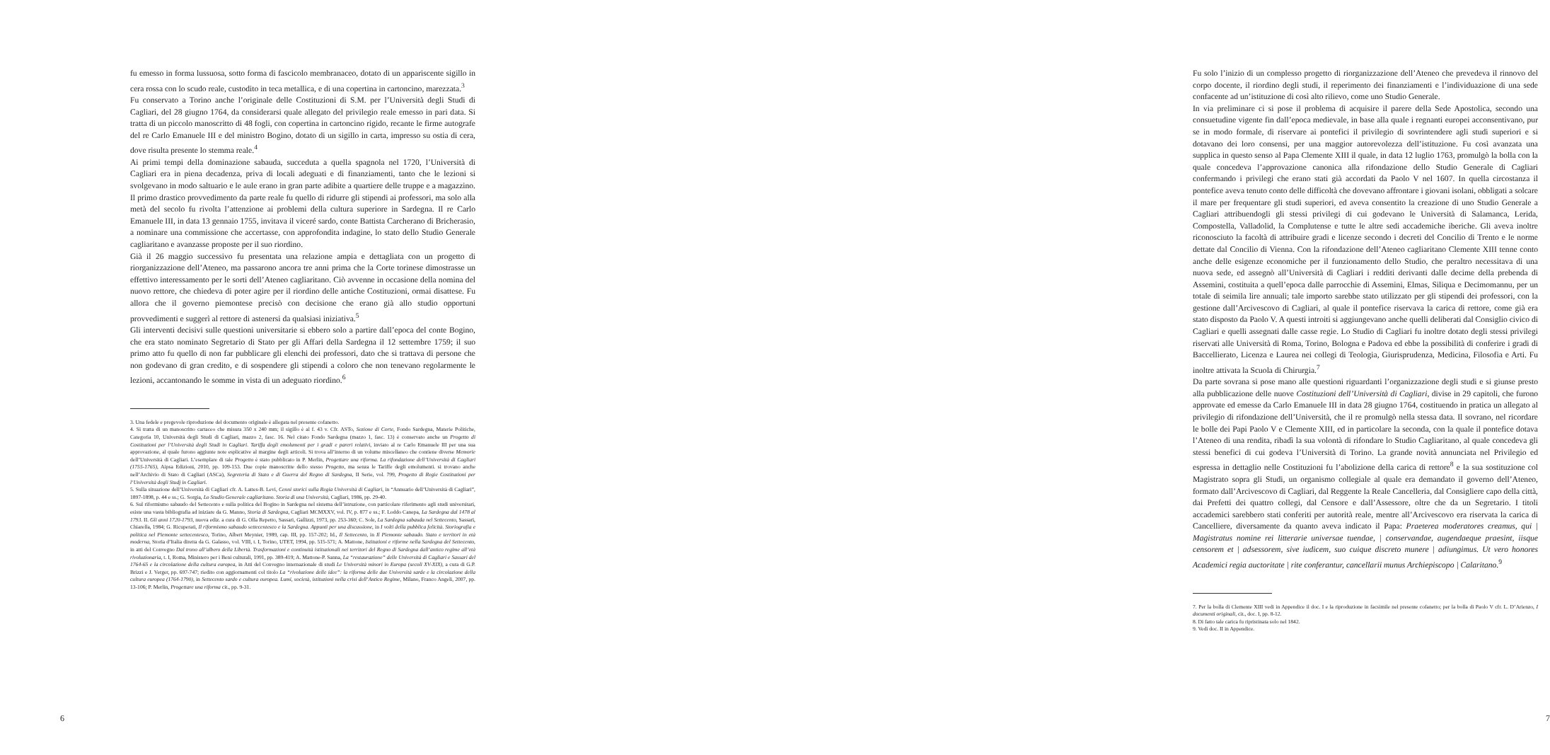fu emesso in forma lussuosa, sotto forma di fascicolo membranaceo, dotato di un appariscente sigillo in cera rossa con lo scudo reale, custodito in teca metallica, e di una copertina in cartoncino, marezzata.<sup>3</sup>
Fu conservato a Torino anche l’originale delle Costituzioni di S.M. per l’Università degli Studi di Cagliari, del 28 giugno 1764, da considerarsi quale allegato del privilegio reale emesso in pari data. Si tratta di un piccolo manoscritto di 48 fogli, con copertina in cartoncino rigido, recante le firme autografe del re Carlo Emanuele III e del ministro Bogino, dotato di un sigillo in carta, impresso su ostia di cera, dove risulta presente lo stemma reale.<sup>4</sup>
Ai primi tempi della dominazione sabauda, succeduta a quella spagnola nel 1720, l’Università di Cagliari era in piena decadenza, priva di locali adeguati e di finanziamenti, tanto che le lezioni si svolgevano in modo saltuario e le aule erano in gran parte adibite a quartiere delle truppe e a magazzino. Il primo drastico provvedimento da parte reale fu quello di ridurre gli stipendi ai professori, ma solo alla metà del secolo fu rivolta l’attenzione ai problemi della cultura superiore in Sardegna. Il re Carlo Emanuele III, in data 13 gennaio 1755, invitava il viceré sardo, conte Battista Carcherano di Bricherasio, a nominare una commissione che accertasse, con approfondita indagine, lo stato dello Studio Generale cagliaritano e avanzasse proposte per il suo riordino.
Già il 26 maggio successivo fu presentata una relazione ampia e dettagliata con un progetto di riorganizzazione dell’Ateneo, ma passarono ancora tre anni prima che la Corte torinese dimostrasse un effettivo interessamento per le sorti dell’Ateneo cagliaritano. Ciò avvenne in occasione della nomina del nuovo rettore, che chiedeva di poter agire per il riordino delle antiche Costituzioni, ormai disattese. Fu allora che il governo piemontese precisò con decisione che erano già allo studio opportuni provvedimenti e suggerì al rettore di astenersi da qualsiasi iniziativa.<sup>5</sup>
Gli interventi decisivi sulle questioni universitarie si ebbero solo a partire dall’epoca del conte Bogino, che era stato nominato Segretario di Stato per gli Affari della Sardegna il 12 settembre 1759; il suo primo atto fu quello di non far pubblicare gli elenchi dei professori, dato che si trattava di persone che non godevano di gran credito, e di sospendere gli stipendi a coloro che non tenevano regolarmente le lezioni, accantonando le somme in vista di un adeguato riordino.<sup>6</sup>
3. Una fedele e pregevole riproduzione del documento originale è allegata nel presente cofanetto.
4. Si tratta di un manoscritto cartaceo che misura 350 x 240 mm; il sigillo è al f. 43 v. Cfr. ASTo, Sezione di Corte, Fondo Sardegna, Materie Politiche, Categoria 10, Università degli Studi di Cagliari, mazzo 2, fasc. 16. Nel citato Fondo Sardegna (mazzo 1, fasc. 13) è conservato anche un Progetto di Costituzioni per l’Università degli Studi in Cagliari. Tariffa degli emolumenti per i gradi e pareri relativi, inviato al re Carlo Emanuele III per una sua approvazione, al quale furono aggiunte note esplicative al margine degli articoli. Si trova all’interno di un volume miscellaneo che contiene diverse Memorie dell’Università di Cagliari. L’esemplare di tale Progetto è stato pubblicato in P. Merlin, Progettare una riforma. La rifondazione dell’Università di Cagliari (1755-1765), Aipsa Edizioni, 2010, pp. 109-153. Due copie manoscritte dello stesso Progetto, ma senza le Tariffe degli emolumenti. si trovano anche nell’Archivio di Stato di Cagliari (ASCa), Segreteria di Stato e di Guerra del Regno di Sardegna, II Serie, vol. 799, Progetto di Regie Costituzioni per l’Università degli Studj in Cagliari.
5. Sulla situazione dell’Università di Cagliari cfr. A. Lattes-B. Levi, Cenni storici sulla Regia Università di Cagliari, in “Annuario dell’Università di Cagliari”, 1897-1898, p. 44 e ss.; G. Sorgia, Lo Studio Generale cagliaritano. Storia di una Università, Cagliari, 1986, pp. 29-40.
6. Sul riformismo sabaudo del Settecento e sulla politica del Bogino in Sardegna nel sistema dell’istruzione, con particolare riferimento agli studi universitari, esiste una vasta bibliografia ad iniziare da G. Manno, Storia di Sardegna, Cagliari MCMXXV, vol. IV, p. 877 e ss.; F. Loddo Canepa, La Sardegna dal 1478 al 1793. II. Gli anni 1720-1793, nuova ediz. a cura di G. Olla Repetto, Sassari, Gallizzi, 1973, pp. 253-360; C. Sole, La Sardegna sabauda nel Settecento, Sassari, Chiarella, 1984; G. Ricuperati, Il riformismo sabaudo settecentesco e la Sardegna. Appunti per una discussione, in I volti della pubblica felicità. Storiografia e politica nel Piemonte settecentesco, Torino, Albert Meynier, 1989, cap. III, pp. 157-202; Id., Il Settecento, in Il Piemonte sabaudo. Stato e territori in età moderna, Storia d’Italia diretta da G. Galasso, vol. VIII, t. I, Torino, UTET, 1994, pp. 515-571; A. Mattone, Istituzioni e riforme nella Sardegna del Settecento, in atti del Convegno Dal trono all’albero della Libertà. Trasformazioni e continuità istituzionali nei territori del Regno di Sardegna dall’antico regime all’età rivoluzionaria, t. I, Roma, Ministero per i Beni culturali, 1991, pp. 389-419; A. Mattone-P. Sanna, La “restaurazione” delle Università di Cagliari e Sassari del 1764-65 e la circolazione della cultura europea, in Atti del Convegno internazionale di studi Le Università minori in Europa (secoli XV-XIX), a cura di G.P. Brizzi e J. Verger, pp. 697-747; riedito con aggiornamenti col titolo La “rivoluzione delle idee”: la riforma delle due Università sarde e la circolazione della cultura europea (1764-1790), in Settecento sardo e cultura europea. Lumi, società, istituzioni nella crisi dell’Antico Regime, Milano, Franco Angeli, 2007, pp. 13-106; P. Merlin, Progettare una riforma cit., pp. 9-31.
6
Fu solo l’inizio di un complesso progetto di riorganizzazione dell’Ateneo che prevedeva il rinnovo del corpo docente, il riordino degli studi, il reperimento dei finanziamenti e l’individuazione di una sede confacente ad un’istituzione di così alto rilievo, come uno Studio Generale.
In via preliminare ci si pose il problema di acquisire il parere della Sede Apostolica, secondo una consuetudine vigente fin dall’epoca medievale, in base alla quale i regnanti europei acconsentivano, pur se in modo formale, di riservare ai pontefici il privilegio di sovrintendere agli studi superiori e si dotavano dei loro consensi, per una maggior autorevolezza dell’istituzione. Fu così avanzata una supplica in questo senso al Papa Clemente XIII il quale, in data 12 luglio 1763, promulgò la bolla con la quale concedeva l’approvazione canonica alla rifondazione dello Studio Generale di Cagliari confermando i privilegi che erano stati già accordati da Paolo V nel 1607. In quella circostanza il pontefice aveva tenuto conto delle difficoltà che dovevano affrontare i giovani isolani, obbligati a solcare il mare per frequentare gli studi superiori, ed aveva consentito la creazione di uno Studio Generale a Cagliari attribuendogli gli stessi privilegi di cui godevano le Università di Salamanca, Lerida, Compostella, Valladolid, la Complutense e tutte le altre sedi accademiche iberiche. Gli aveva inoltre riconosciuto la facoltà di attribuire gradi e licenze secondo i decreti del Concilio di Trento e le norme dettate dal Concilio di Vienna. Con la rifondazione dell’Ateneo cagliaritano Clemente XIII tenne conto anche delle esigenze economiche per il funzionamento dello Studio, che peraltro necessitava di una nuova sede, ed assegnò all’Università di Cagliari i redditi derivanti dalle decime della prebenda di Assemini, costituita a quell’epoca dalle parrocchie di Assemini, Elmas, Siliqua e Decimomannu, per un totale di seimila lire annuali; tale importo sarebbe stato utilizzato per gli stipendi dei professori, con la gestione dall’Arcivescovo di Cagliari, al quale il pontefice riservava la carica di rettore, come già era stato disposto da Paolo V. A questi introiti si aggiungevano anche quelli deliberati dal Consiglio civico di Cagliari e quelli assegnati dalle casse regie. Lo Studio di Cagliari fu inoltre dotato degli stessi privilegi riservati alle Università di Roma, Torino, Bologna e Padova ed ebbe la possibilità di conferire i gradi di Baccellierato, Licenza e Laurea nei collegi di Teologia, Giurisprudenza, Medicina, Filosofia e Arti. Fu inoltre attivata la Scuola di Chirurgia.<sup>7</sup>
Da parte sovrana si pose mano alle questioni riguardanti l’organizzazione degli studi e si giunse presto alla pubblicazione delle nuove Costituzioni dell’Università di Cagliari, divise in 29 capitoli, che furono approvate ed emesse da Carlo Emanuele III in data 28 giugno 1764, costituendo in pratica un allegato al privilegio di rifondazione dell’Università, che il re promulgò nella stessa data. Il sovrano, nel ricordare le bolle dei Papi Paolo V e Clemente XIII, ed in particolare la seconda, con la quale il pontefice dotava l’Ateneo di una rendita, ribadì la sua volontà di rifondare lo Studio Cagliaritano, al quale concedeva gli stessi benefici di cui godeva l’Università di Torino. La grande novità annunciata nel Privilegio ed espressa in dettaglio nelle Costituzioni fu l’abolizione della carica di rettore<sup>8</sup> e la sua sostituzione col Magistrato sopra gli Studi, un organismo collegiale al quale era demandato il governo dell’Ateneo, formato dall’Arcivescovo di Cagliari, dal Reggente la Reale Cancelleria, dal Consigliere capo della città, dai Prefetti dei quattro collegi, dal Censore e dall’Assessore, oltre che da un Segretario. I titoli accademici sarebbero stati conferiti per autorità reale, mentre all’Arcivescovo era riservata la carica di Cancelliere, diversamente da quanto aveva indicato il Papa: Praeterea moderatores creamus, qui | Magistratus nomine rei litterarie universae tuendae, | conservandae, augendaeque praesint, iisque censorem et | adsessorem, sive iudicem, suo cuique discreto munere | adiungimus. Ut vero honores Academici regia auctoritate | rite conferantur, cancellarii munus Archiepiscopo | Calaritano.<sup>9</sup>
7. Per la bolla di Clemente XIII vedi in Appendice il doc. I e la riproduzione in facsimile nel presente cofanetto; per la bolla di Paolo V cfr. L. D’Arienzo, I documenti originali, cit., doc. I, pp. 8-12.
8. Di fatto tale carica fu ripristinata solo nel 1842.
9. Vedi doc. II in Appendice.
7